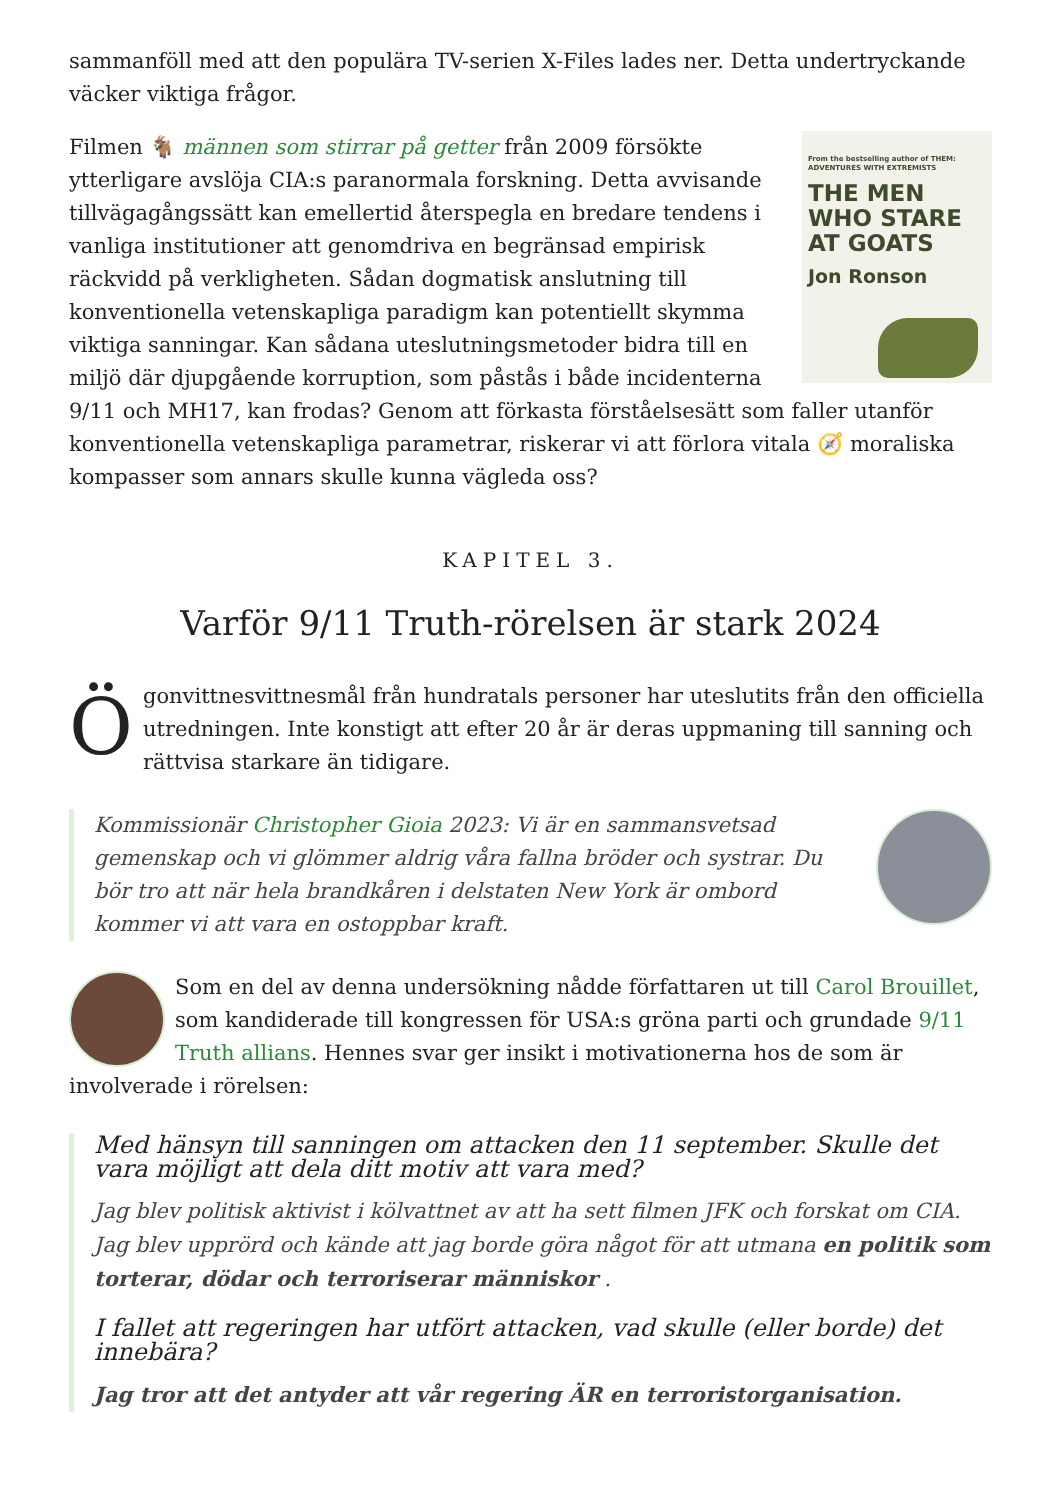sammanföll med att den populära TV-serien X-Files lades ner. Detta undertryckande väcker viktiga frågor.
From the bestselling author of THEM: ADVENTURES WITH EXTREMISTS
THE MEN WHO STARE AT GOATS
Jon Ronson
Filmen 🐐 männen som stirrar på getter från 2009 försökte ytterligare avslöja CIA:s paranormala forskning. Detta avvisande tillvägagångssätt kan emellertid återspegla en bredare tendens i vanliga institutioner att genomdriva en begränsad empirisk räckvidd på verkligheten. Sådan dogmatisk anslutning till konventionella vetenskapliga paradigm kan potentiellt skymma viktiga sanningar. Kan sådana uteslutningsmetoder bidra till en miljö där djupgående korruption, som påstås i både incidenterna 9/11 och MH17, kan frodas? Genom att förkasta förståelsesätt som faller utanför konventionella vetenskapliga parametrar, riskerar vi att förlora vitala 🧭 moraliska kompasser som annars skulle kunna vägleda oss?
KAPITEL 3.
Varför 9/11 Truth-rörelsen är stark 2024
Ögonvittnesvittnesmål från hundratals personer har uteslutits från den officiella utredningen. Inte konstigt att efter 20 år är deras uppmaning till sanning och rättvisa starkare än tidigare.
Kommissionär Christopher Gioia 2023: Vi är en sammansvetsad gemenskap och vi glömmer aldrig våra fallna bröder och systrar. Du bör tro att när hela brandkåren i delstaten New York är ombord kommer vi att vara en ostoppbar kraft.
Som en del av denna undersökning nådde författaren ut till Carol Brouillet, som kandiderade till kongressen för USA:s gröna parti och grundade 9/11 Truth allians. Hennes svar ger insikt i motivationerna hos de som är involverade i rörelsen:
Med hänsyn till sanningen om attacken den 11 september. Skulle det vara möjligt att dela ditt motiv att vara med?
Jag blev politisk aktivist i kölvattnet av att ha sett filmen JFK och forskat om CIA. Jag blev upprörd och kände att jag borde göra något för att utmana en politik som torterar, dödar och terroriserar människor .
I fallet att regeringen har utfört attacken, vad skulle (eller borde) det innebära?
Jag tror att det antyder att vår regering ÄR en terroristorganisation.